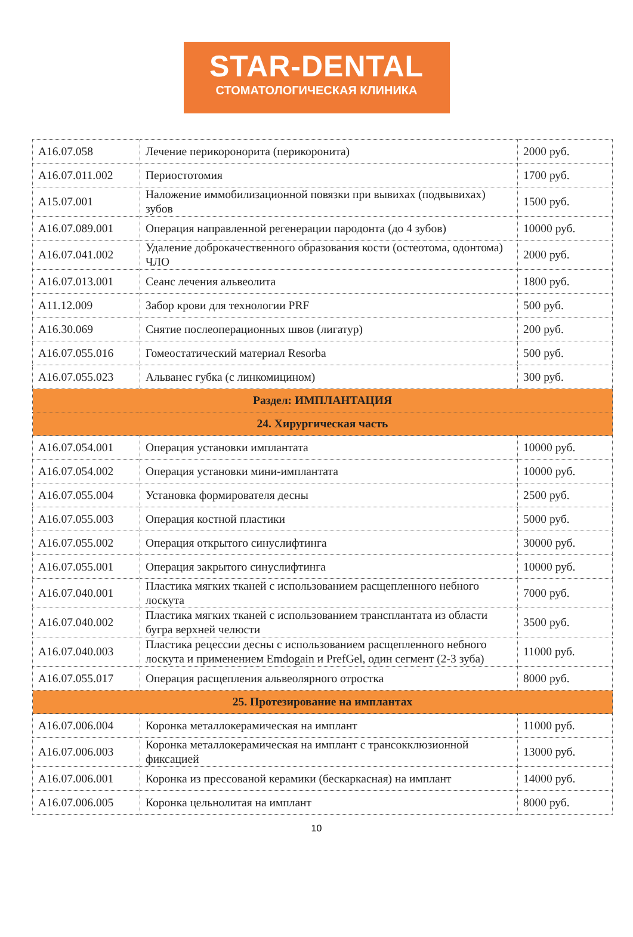STAR-DENTAL
СТОМАТОЛОГИЧЕСКАЯ КЛИНИКА
| A16.07.058 | Лечение перикоронорита (перикоронита) | 2000 руб. |
| A16.07.011.002 | Периостотомия | 1700 руб. |
| A15.07.001 | Наложение иммобилизационной повязки при вывихах (подвывихах) зубов | 1500 руб. |
| A16.07.089.001 | Операция направленной регенерации пародонта (до 4 зубов) | 10000 руб. |
| A16.07.041.002 | Удаление доброкачественного образования кости (остеотома, одонтома) ЧЛО | 2000 руб. |
| A16.07.013.001 | Сеанс лечения альвеолита | 1800 руб. |
| A11.12.009 | Забор крови для технологии PRF | 500 руб. |
| A16.30.069 | Снятие послеоперационных швов (лигатур) | 200 руб. |
| A16.07.055.016 | Гомеостатический материал Resorba | 500 руб. |
| A16.07.055.023 | Альванес губка (с линкомицином) | 300 руб. |
| Раздел: ИМПЛАНТАЦИЯ | | |
| 24. Хирургическая часть | | |
| A16.07.054.001 | Операция установки имплантата | 10000 руб. |
| A16.07.054.002 | Операция установки мини-имплантата | 10000 руб. |
| A16.07.055.004 | Установка формирователя десны | 2500 руб. |
| A16.07.055.003 | Операция костной пластики | 5000 руб. |
| A16.07.055.002 | Операция открытого синуслифтинга | 30000 руб. |
| A16.07.055.001 | Операция закрытого синуслифтинга | 10000 руб. |
| A16.07.040.001 | Пластика мягких тканей с использованием расщепленного небного лоскута | 7000 руб. |
| A16.07.040.002 | Пластика мягких тканей с использованием трансплантата из области бугра верхней челюсти | 3500 руб. |
| A16.07.040.003 | Пластика рецессии десны с использованием расщепленного небного лоскута и применением Emdogain и PrefGel, один сегмент (2-3 зуба) | 11000 руб. |
| A16.07.055.017 | Операция расщепления альвеолярного отростка | 8000 руб. |
| 25. Протезирование на имплантах | | |
| A16.07.006.004 | Коронка металлокерамическая на имплант | 11000 руб. |
| A16.07.006.003 | Коронка металлокерамическая на имплант с трансокклюзионной фиксацией | 13000 руб. |
| A16.07.006.001 | Коронка из прессованой керамики (бескаркасная) на имплант | 14000 руб. |
| A16.07.006.005 | Коронка цельнолитая на имплант | 8000 руб. |
10